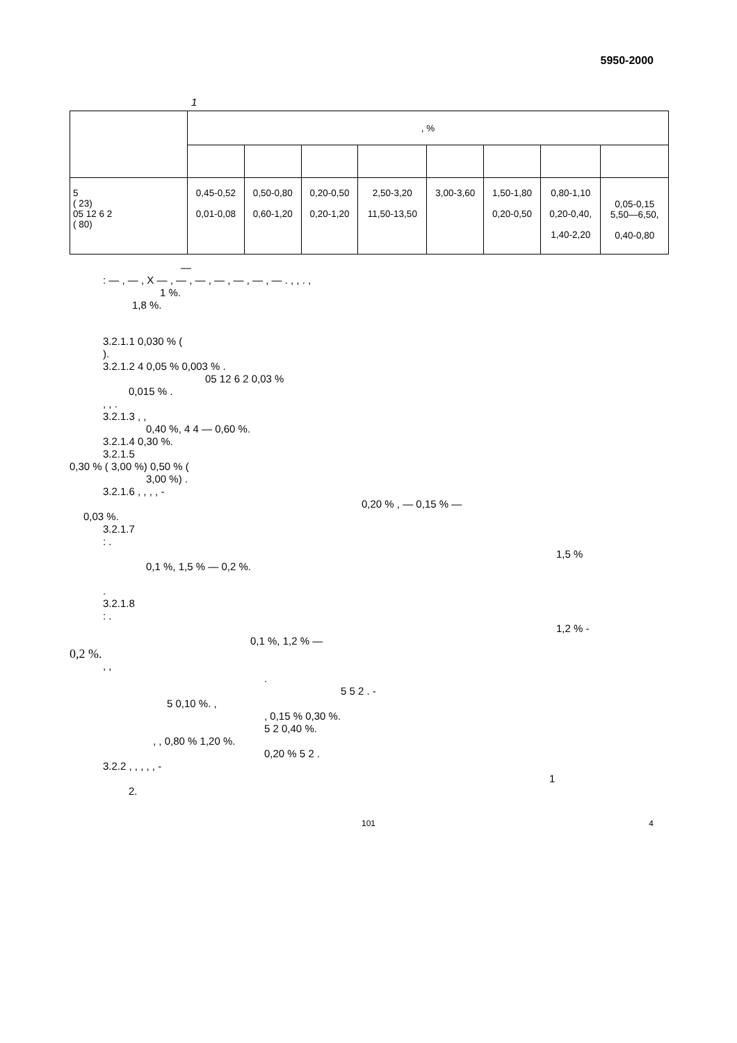5950-2000
1
| | , % | | | | | | | |
| 5 ( 23) 05 12 6 2 ( 80) | 0,45-0,52 0,01-0,08 | 0,50-0,80 0,60-1,20 | 0,20-0,50 0,20-1,20 | 2,50-3,20 11,50-13,50 | 3,00-3,60 | 1,50-1,80 0,20-0,50 | 0,80-1,10 0,20-0,40, 1,40-2,20 | 0,05-0,15 5,50—6,50, 0,40-0,80 |
—
: — , — , X — , — , — , — , — , — , — . , , . ,
1 %.
1,8 %.
3.2.1.1 0,030 % (
).
3.2.1.2 4 0,05 % 0,003 % .
05 12 6 2 0,03 %
0,015 % .
, , .
3.2.1.3 , ,
0,40 %, 4 4 — 0,60 %.
3.2.1.4 0,30 %.
3.2.1.5
0,30 % ( 3,00 %) 0,50 % (
3,00 %) .
3.2.1.6 , , , , -
0,20 % , — 0,15 % —
0,03 %.
3.2.1.7
: .
1,5 %
0,1 %, 1,5 % — 0,2 %.
.
3.2.1.8
: .
1,2 % -
0,1 %, 1,2 % —
0,2 %.
, ,
.
5 5 2 . -
5 0,10 %. ,
, 0,15 % 0,30 %.
5 2 0,40 %.
, , 0,80 % 1,20 %.
0,20 % 5 2 .
3.2.2 , , , , , -
1
2.
101 4